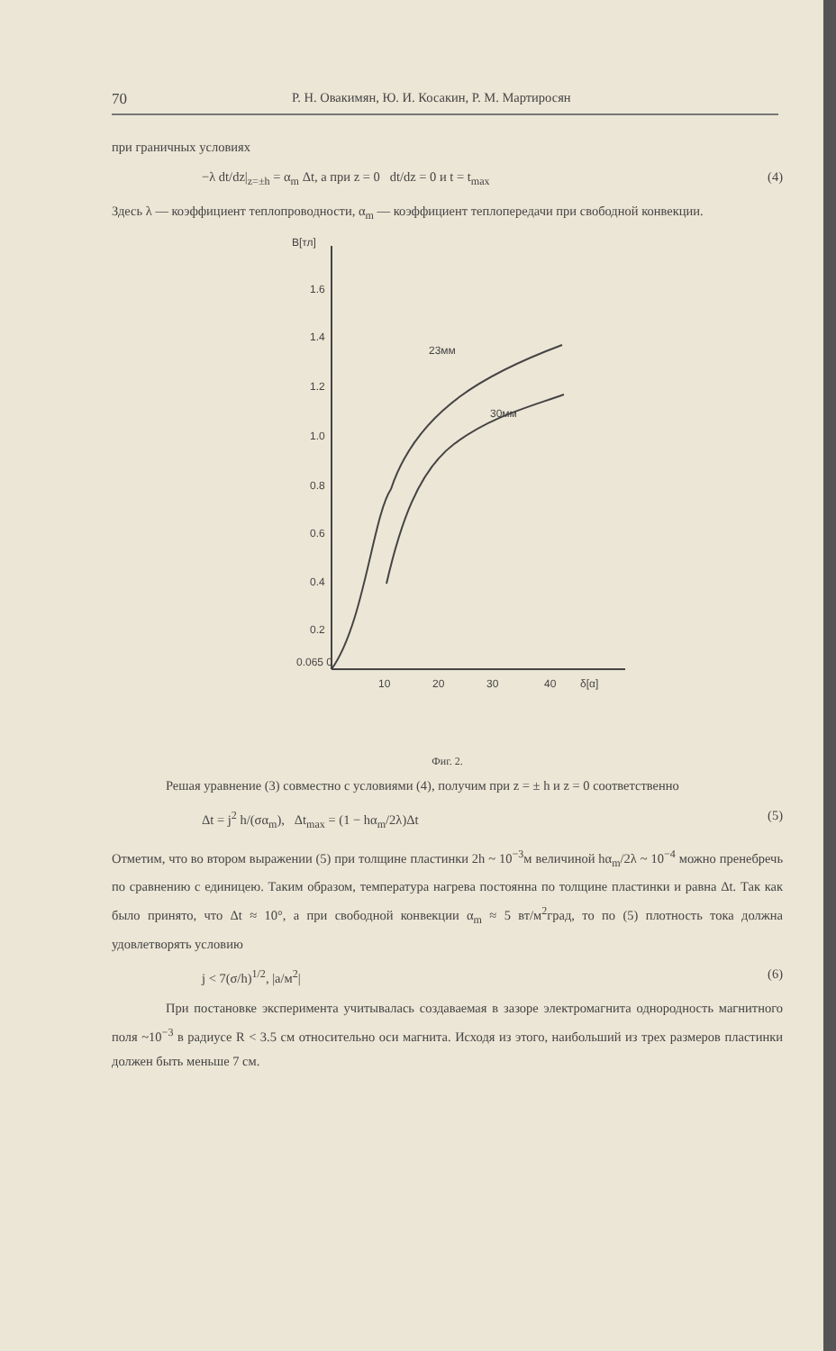70 Р. Н. Овакимян, Ю. И. Косакин, Р. М. Мартиросян
при граничных условиях
−λ dt/dz|<sub>z=±h</sub> = α<sub>m</sub> Δt, а при z = 0 dt/dz = 0 и t = t<sub>max</sub> (4)
Здесь λ — коэффициент теплопроводности, α<sub>m</sub> — коэффициент теплопередачи при свободной конвекции.
B[тл]
1.6
1.4
1.2
1.0
0.8
0.6
0.4
0.2
0.065 0
10
20
30
40
δ[α]
23мм
30мм
Фиг. 2.
Решая уравнение (3) совместно с условиями (4), получим при z = ± h и z = 0 соответственно
Δt = j<sup>2</sup> h/(σα<sub>m</sub>), Δt<sub>max</sub> = (1 − hα<sub>m</sub>/2λ)Δt (5)
Отметим, что во втором выражении (5) при толщине пластинки 2h ~ 10<sup>−3</sup>м величиной hα<sub>m</sub>/2λ ~ 10<sup>−4</sup> можно пренебречь по сравнению с единицею. Таким образом, температура нагрева постоянна по толщине пластинки и равна Δt. Так как было принято, что Δt ≈ 10°, а при свободной конвекции α<sub>m</sub> ≈ 5 вт/м<sup>2</sup>град, то по (5) плотность тока должна удовлетворять условию
j < 7(σ/h)<sup>1/2</sup>, |a/м<sup>2</sup>| (6)
При постановке эксперимента учитывалась создаваемая в зазоре электромагнита однородность магнитного поля ~10<sup>−3</sup> в радиусе R < 3.5 см относительно оси магнита. Исходя из этого, наибольший из трех размеров пластинки должен быть меньше 7 см.